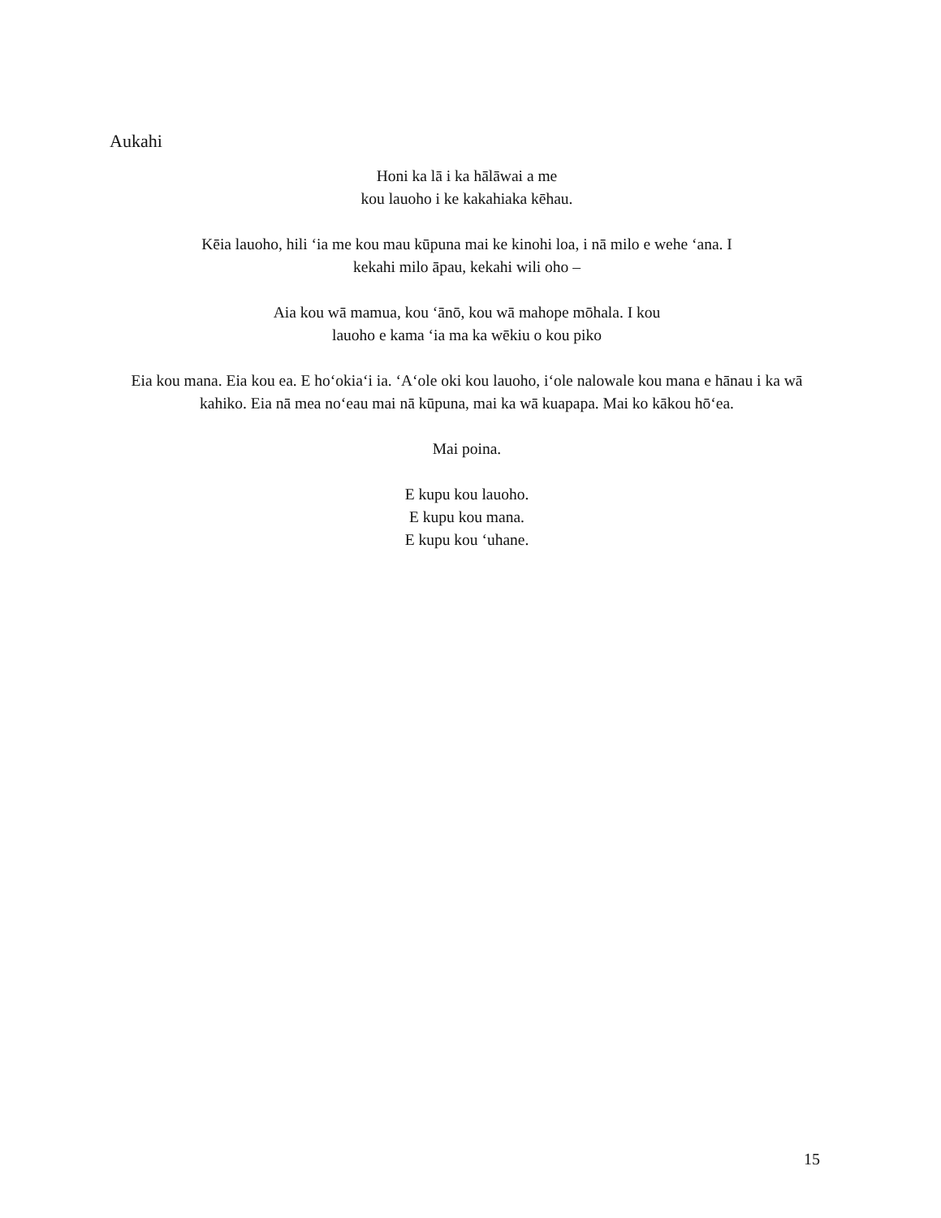Aukahi
Honi ka lā i ka hālāwai a me
kou lauoho i ke kakahiaka kēhau.
Kēia lauoho, hili ʻia me kou mau kūpuna mai ke kinohi loa, i nā milo e wehe ʻana. I
kekahi milo āpau, kekahi wili oho –
Aia kou wā mamua, kou ʻānō, kou wā mahope mōhala. I kou
lauoho e kama ʻia ma ka wēkiu o kou piko
Eia kou mana. Eia kou ea. E hoʻokiaʻi ia. ʻAʻole oki kou lauoho, iʻole nalowale kou mana e hānau i ka wā
kahiko. Eia nā mea noʻeau mai nā kūpuna, mai ka wā kuapapa. Mai ko kākou hōʻea.
Mai poina.
E kupu kou lauoho.
E kupu kou mana.
E kupu kou ʻuhane.
15